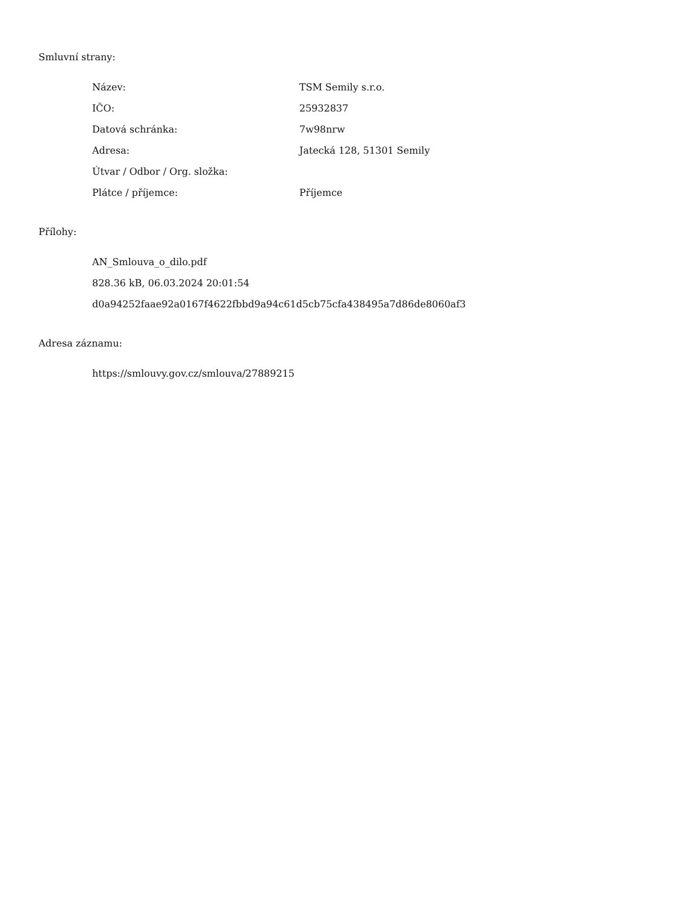Smluvní strany:
| Název: | TSM Semily s.r.o. |
| IČO: | 25932837 |
| Datová schránka: | 7w98nrw |
| Adresa: | Jatecká 128, 51301 Semily |
| Útvar / Odbor / Org. složka: | |
| Plátce / příjemce: | Příjemce |
Přílohy:
AN_Smlouva_o_dilo.pdf
828.36 kB, 06.03.2024 20:01:54
d0a94252faae92a0167f4622fbbd9a94c61d5cb75cfa438495a7d86de8060af3
Adresa záznamu:
https://smlouvy.gov.cz/smlouva/27889215